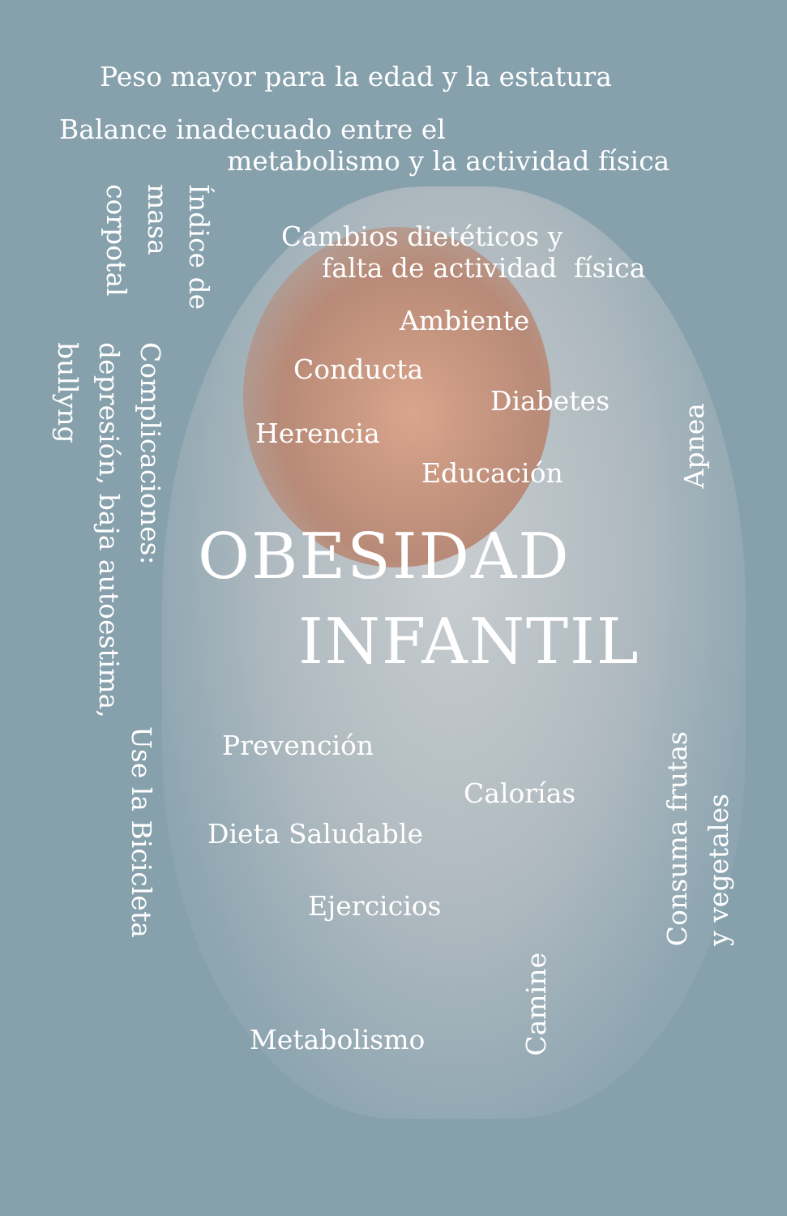Peso mayor para la edad y la estatura
Balance inadecuado entre el
metabolismo y la actividad física
Índice de
masa
corpotal
Complicaciones:
depresión, baja autoestima,
bullyng
Use la Bicicleta
Cambios dietéticos y
falta de actividad física
Ambiente
Conducta
Diabetes
Herencia
Educación
OBESIDAD
INFANTIL
Prevención
Calorías
Dieta Saludable
Ejercicios
Metabolismo
Camine
Apnea
Consuma frutas
y vegetales